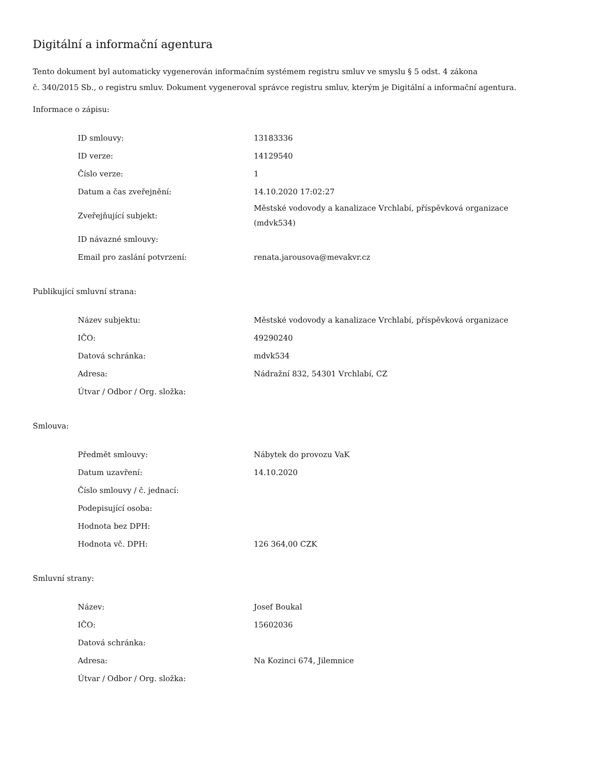Digitální a informační agentura
Tento dokument byl automaticky vygenerován informačním systémem registru smluv ve smyslu § 5 odst. 4 zákona
č. 340/2015 Sb., o registru smluv. Dokument vygeneroval správce registru smluv, kterým je Digitální a informační agentura.
Informace o zápisu:
| ID smlouvy: | 13183336 |
| ID verze: | 14129540 |
| Číslo verze: | 1 |
| Datum a čas zveřejnění: | 14.10.2020 17:02:27 |
| Zveřejňující subjekt: | Městské vodovody a kanalizace Vrchlabí, příspěvková organizace (mdvk534) |
| ID návazné smlouvy: | |
| Email pro zaslání potvrzení: | renata.jarousova@mevakvr.cz |
Publikující smluvní strana:
| Název subjektu: | Městské vodovody a kanalizace Vrchlabí, příspěvková organizace |
| IČO: | 49290240 |
| Datová schránka: | mdvk534 |
| Adresa: | Nádražní 832, 54301 Vrchlabí, CZ |
| Útvar / Odbor / Org. složka: | |
Smlouva:
| Předmět smlouvy: | Nábytek do provozu VaK |
| Datum uzavření: | 14.10.2020 |
| Číslo smlouvy / č. jednací: | |
| Podepisující osoba: | |
| Hodnota bez DPH: | |
| Hodnota vč. DPH: | 126 364,00 CZK |
Smluvní strany:
| Název: | Josef Boukal |
| IČO: | 15602036 |
| Datová schránka: | |
| Adresa: | Na Kozinci 674, Jilemnice |
| Útvar / Odbor / Org. složka: | |